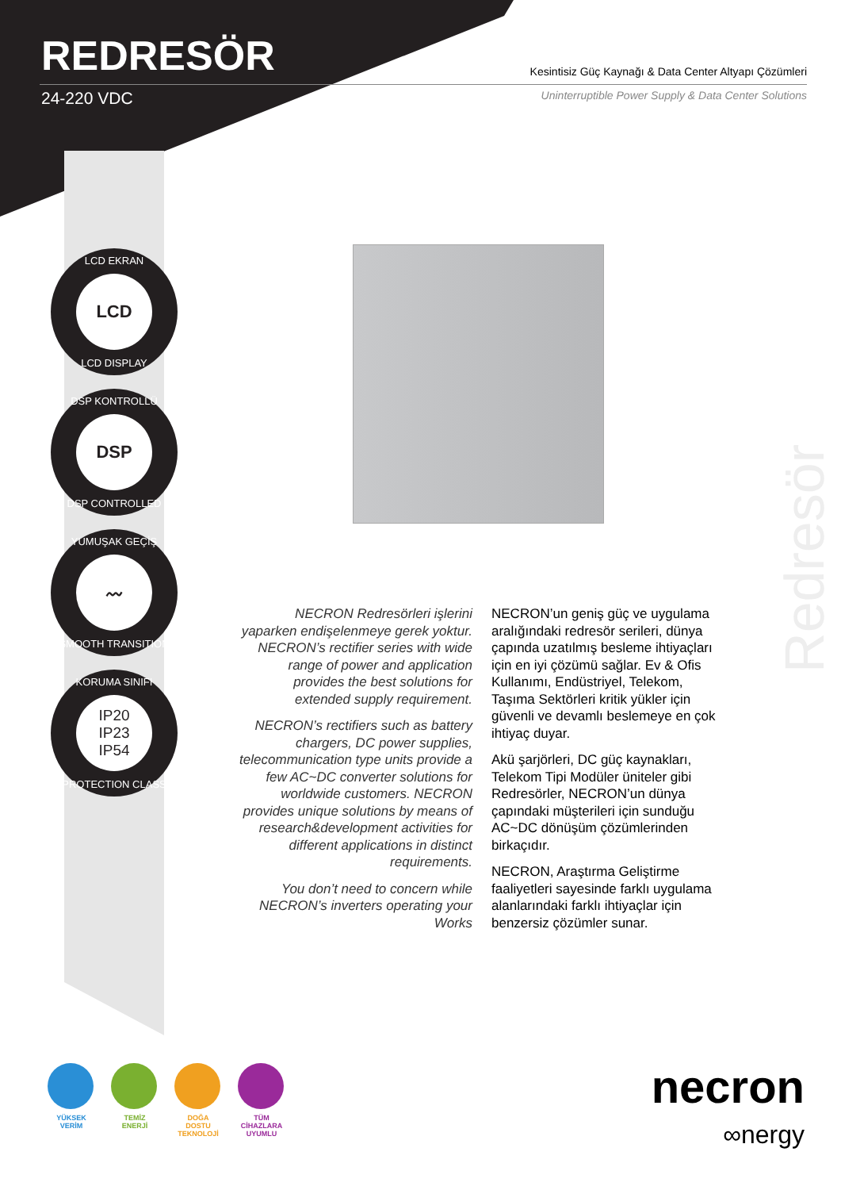REDRESÖR
24-220 VDC
Kesintisiz Güç Kaynağı & Data Center Altyapı Çözümleri
Uninterruptible Power Supply & Data Center Solutions
LCD EKRAN
LCD
LCD DISPLAY
DSP KONTROLLÜ
DSP
DSP CONTROLLED
YUMUŞAK GEÇİŞ
〰
SMOOTH TRANSITION
KORUMA SINIFI
IP20
IP23
IP54
PROTECTION CLASS
Redresör
NECRON Redresörleri işlerini yaparken endişelenmeye gerek yoktur. NECRON’s rectifier series with wide range of power and application provides the best solutions for extended supply requirement.
NECRON’s rectifiers such as battery chargers, DC power supplies, telecommunication type units provide a few AC~DC converter solutions for worldwide customers. NECRON provides unique solutions by means of research&development activities for different applications in distinct requirements.
You don’t need to concern while NECRON’s inverters operating your Works
NECRON’un geniş güç ve uygulama aralığındaki redresör serileri, dünya çapında uzatılmış besleme ihtiyaçları için en iyi çözümü sağlar. Ev & Ofis Kullanımı, Endüstriyel, Telekom, Taşıma Sektörleri kritik yükler için güvenli ve devamlı beslemeye en çok ihtiyaç duyar.
Akü şarjörleri, DC güç kaynakları, Telekom Tipi Modüler üniteler gibi Redresörler, NECRON’un dünya çapındaki müşterileri için sunduğu AC~DC dönüşüm çözümlerinden birkaçıdır.
NECRON, Araştırma Geliştirme faaliyetleri sayesinde farklı uygulama alanlarındaki farklı ihtiyaçlar için benzersiz çözümler sunar.
YÜKSEK VERİM
TEMİZ ENERJİ
DOĞA DOSTU TEKNOLOJİ
TÜM CİHAZLARA UYUMLU
necron
∞nergy